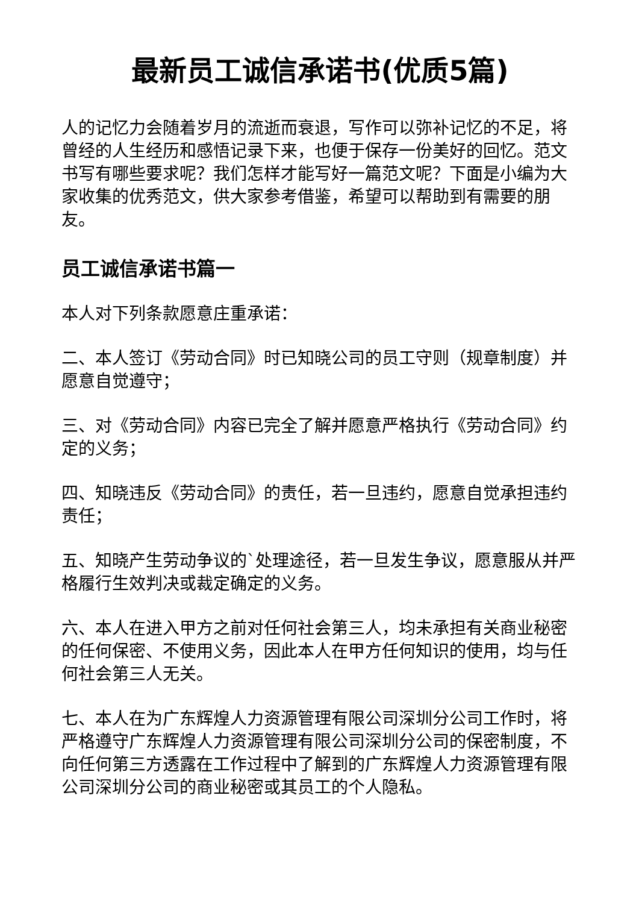最新员工诚信承诺书(优质5篇)
人的记忆力会随着岁月的流逝而衰退，写作可以弥补记忆的不足，将曾经的人生经历和感悟记录下来，也便于保存一份美好的回忆。范文书写有哪些要求呢？我们怎样才能写好一篇范文呢？下面是小编为大家收集的优秀范文，供大家参考借鉴，希望可以帮助到有需要的朋友。
员工诚信承诺书篇一
本人对下列条款愿意庄重承诺：
二、本人签订《劳动合同》时已知晓公司的员工守则（规章制度）并愿意自觉遵守；
三、对《劳动合同》内容已完全了解并愿意严格执行《劳动合同》约定的义务；
四、知晓违反《劳动合同》的责任，若一旦违约，愿意自觉承担违约责任；
五、知晓产生劳动争议的`处理途径，若一旦发生争议，愿意服从并严格履行生效判决或裁定确定的义务。
六、本人在进入甲方之前对任何社会第三人，均未承担有关商业秘密的任何保密、不使用义务，因此本人在甲方任何知识的使用，均与任何社会第三人无关。
七、本人在为广东辉煌人力资源管理有限公司深圳分公司工作时，将严格遵守广东辉煌人力资源管理有限公司深圳分公司的保密制度，不向任何第三方透露在工作过程中了解到的广东辉煌人力资源管理有限公司深圳分公司的商业秘密或其员工的个人隐私。